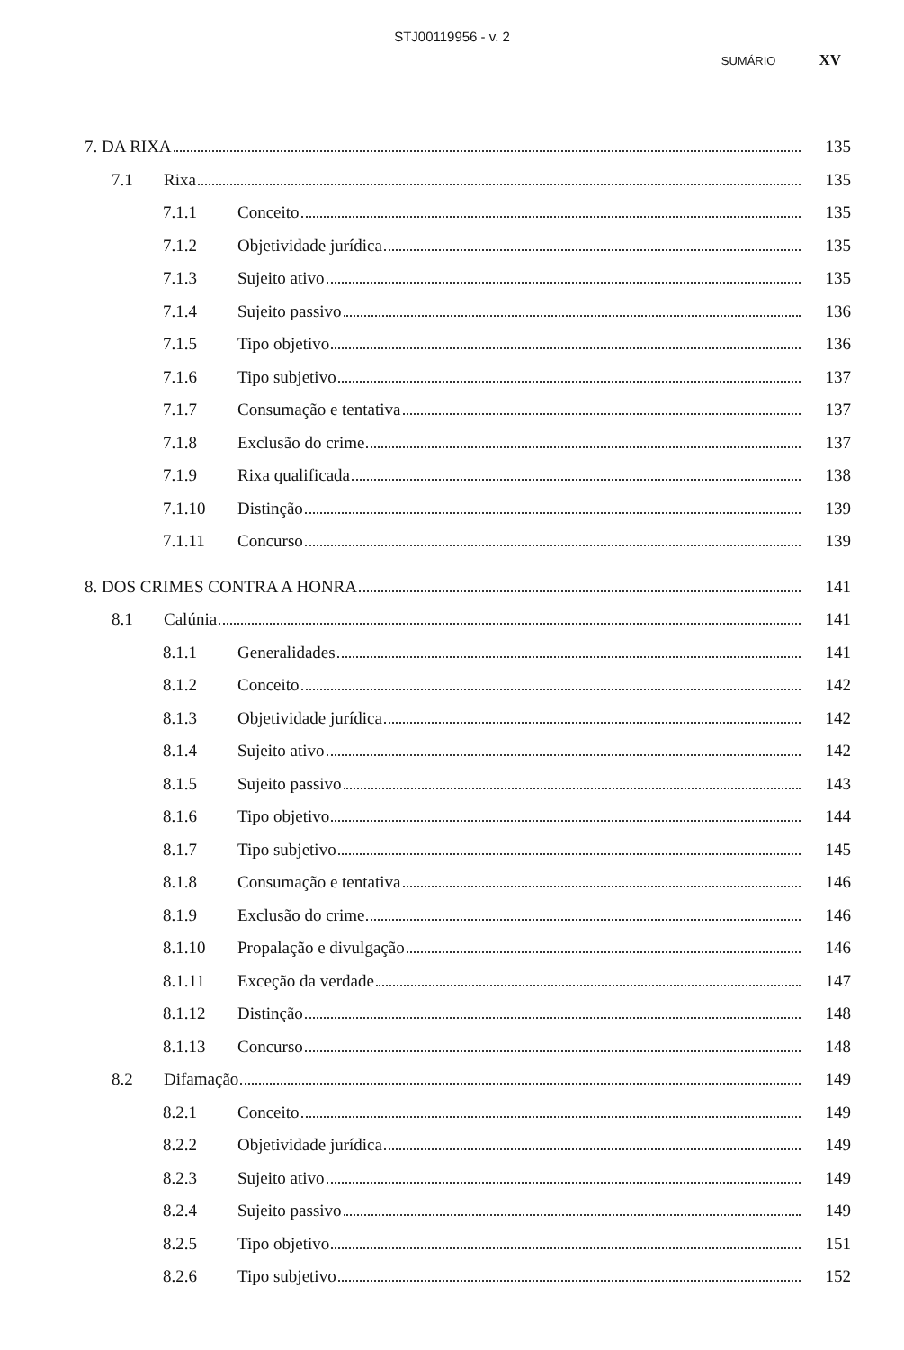STJ00119956 - v. 2
SUMÁRIO XV
7. DA RIXA 135
7.1 Rixa 135
7.1.1 Conceito 135
7.1.2 Objetividade jurídica 135
7.1.3 Sujeito ativo 135
7.1.4 Sujeito passivo 136
7.1.5 Tipo objetivo 136
7.1.6 Tipo subjetivo 137
7.1.7 Consumação e tentativa 137
7.1.8 Exclusão do crime 137
7.1.9 Rixa qualificada 138
7.1.10 Distinção 139
7.1.11 Concurso 139
8. DOS CRIMES CONTRA A HONRA 141
8.1 Calúnia 141
8.1.1 Generalidades 141
8.1.2 Conceito 142
8.1.3 Objetividade jurídica 142
8.1.4 Sujeito ativo 142
8.1.5 Sujeito passivo 143
8.1.6 Tipo objetivo 144
8.1.7 Tipo subjetivo 145
8.1.8 Consumação e tentativa 146
8.1.9 Exclusão do crime 146
8.1.10 Propalação e divulgação 146
8.1.11 Exceção da verdade 147
8.1.12 Distinção 148
8.1.13 Concurso 148
8.2 Difamação 149
8.2.1 Conceito 149
8.2.2 Objetividade jurídica 149
8.2.3 Sujeito ativo 149
8.2.4 Sujeito passivo 149
8.2.5 Tipo objetivo 151
8.2.6 Tipo subjetivo 152